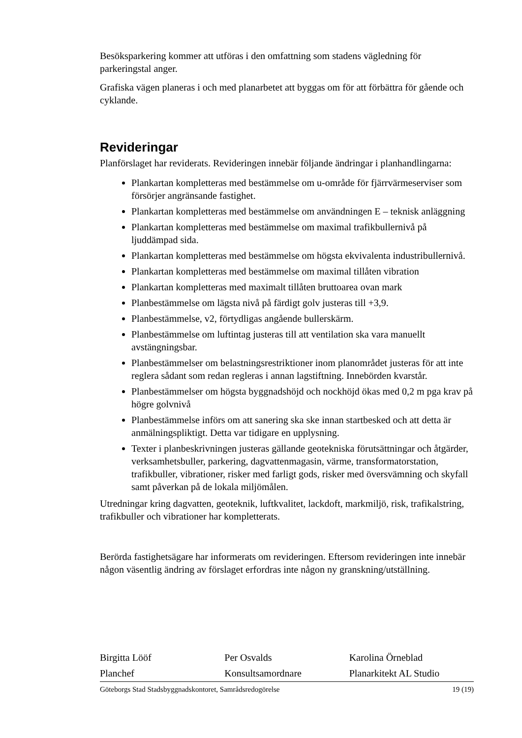Besöksparkering kommer att utföras i den omfattning som stadens vägledning för parkeringstal anger.
Grafiska vägen planeras i och med planarbetet att byggas om för att förbättra för gående och cyklande.
Revideringar
Planförslaget har reviderats. Revideringen innebär följande ändringar i planhandlingarna:
Plankartan kompletteras med bestämmelse om u-område för fjärrvärmeserviser som försörjer angränsande fastighet.
Plankartan kompletteras med bestämmelse om användningen E – teknisk anläggning
Plankartan kompletteras med bestämmelse om maximal trafikbullernivå på ljuddämpad sida.
Plankartan kompletteras med bestämmelse om högsta ekvivalenta industribullernivå.
Plankartan kompletteras med bestämmelse om maximal tillåten vibration
Plankartan kompletteras med maximalt tillåten bruttoarea ovan mark
Planbestämmelse om lägsta nivå på färdigt golv justeras till +3,9.
Planbestämmelse, v2, förtydligas angående bullerskärm.
Planbestämmelse om luftintag justeras till att ventilation ska vara manuellt avstängningsbar.
Planbestämmelser om belastningsrestriktioner inom planområdet justeras för att inte reglera sådant som redan regleras i annan lagstiftning. Innebörden kvarstår.
Planbestämmelser om högsta byggnadshöjd och nockhöjd ökas med 0,2 m pga krav på högre golvnivå
Planbestämmelse införs om att sanering ska ske innan startbesked och att detta är anmälningspliktigt. Detta var tidigare en upplysning.
Texter i planbeskrivningen justeras gällande geotekniska förutsättningar och åtgärder, verksamhetsbuller, parkering, dagvattenmagasin, värme, transformatorstation, trafikbuller, vibrationer, risker med farligt gods, risker med översvämning och skyfall samt påverkan på de lokala miljömålen.
Utredningar kring dagvatten, geoteknik, luftkvalitet, lackdoft, markmiljö, risk, trafikalstring, trafikbuller och vibrationer har kompletterats.
Berörda fastighetsägare har informerats om revideringen. Eftersom revideringen inte innebär någon väsentlig ändring av förslaget erfordras inte någon ny granskning/utställning.
Birgitta Lööf
Planchef
Per Osvalds
Konsultsamordnare
Karolina Örneblad
Planarkitekt AL Studio
Göteborgs Stad Stadsbyggnadskontoret, Samrådsredogörelse 19 (19)